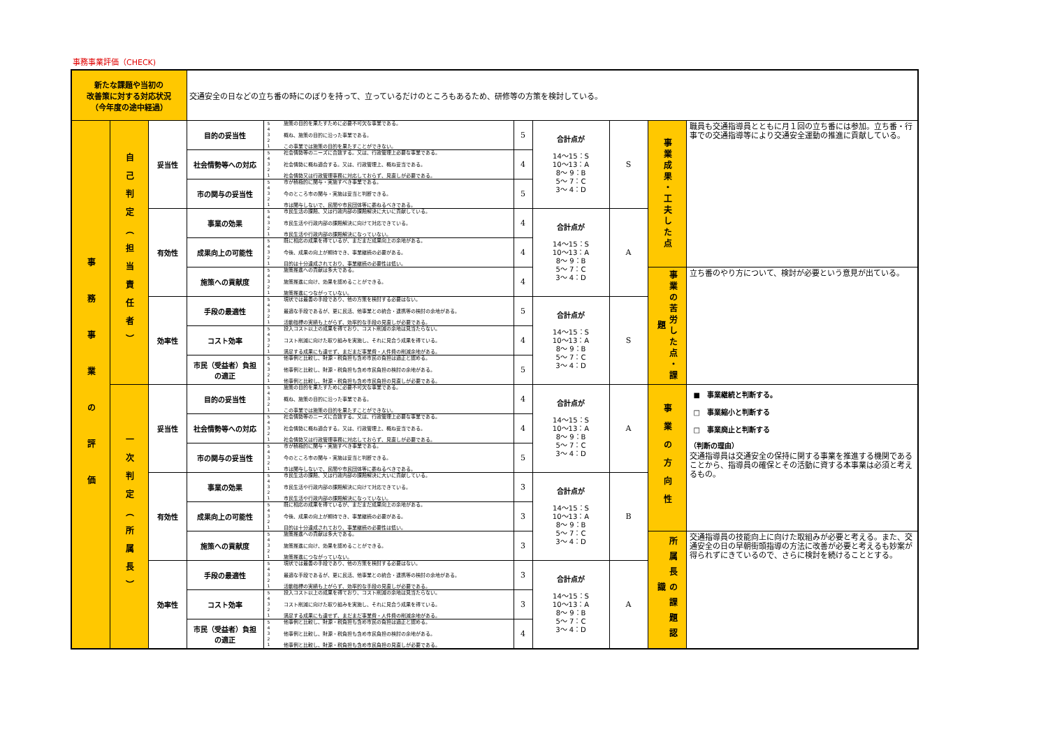事務事業評価（CHECK)
| 新たな課題や当初の 改善策に対する対応状況 （今年度の途中経過） | | | 交通安全の日などの立ち番の時にのぼりを持って、立っているだけのところもあるため、研修等の方策を検討している。 | | | | | | |
| 事務事業の評価 | 自己判定（担当責任者） | 妥当性 | 目的の妥当性 | 5 4 3 2 1 施策の目的を果たすために必要不可欠な事業である。 概ね、施策の目的に沿った事業である。 この事業では施策の目的を果たすことができない。 | 5 | 合計点が 14～15：S 10～13：A 8～ 9：B 5～ 7：C 3～ 4：D | S | 事業成果・工夫した点 | 職員も交通指導員とともに月１回の立ち番には参加。立ち番・行事での交通指導等により交通安全運動の推進に貢献している。 |
| | | | 社会情勢等への対応 | 5 4 3 2 1 社会情勢等のニーズに合致する。又は、行政管理上必要な事業である。 社会情勢に概ね適合する。又は、行政管理上、概ね妥当である。 社会情勢又は行政管理事務に対応しておらず、見直しが必要である。 | 4 | | | | |
| | | | 市の関与の妥当性 | 5 4 3 2 1 市が積極的に関与・実施すべき事業である。 今のところ市の関与・実施は妥当と判断できる。 市は関与しないで、民間や市民団体等に委ねるべきである。 | 5 | | | | |
| | | 有効性 | 事業の効果 | 5 4 3 2 1 市民生活の課題、又は行政内部の課題解決に大いに貢献している。 市民生活や行政内部の課題解決に向けて対応できている。 市民生活や行政内部の課題解決になっていない。 | 4 | 合計点が 14～15：S 10～13：A 8～ 9：B 5～ 7：C 3～ 4：D | A | | |
| | | | 成果向上の可能性 | 5 4 3 2 1 既に相応の成果を得ているが、まだまだ成果向上の余地がある。 今後、成果の向上が期待でき、事業継続の必要がある。 目的は十分達成されており、事業継続の必要性は低い。 | 4 | | | | |
| | | | 施策への貢献度 | 5 4 3 2 1 施策推進への貢献は多大である。 施策推進に向け、効果を認めることができる。 施策推進につながっていない。 | 4 | | | 事業の苦労した点・課題 | 立ち番のやり方について、検討が必要という意見が出ている。 |
| | | 効率性 | 手段の最適性 | 5 4 3 2 1 現状では最善の手段であり、他の方策を検討する必要はない。 最適な手段であるが、更に民活、他事業との統合・連携等の検討の余地がある。 活動指標の実績も上がらず、効率的な手段の見直しが必要である。 | 5 | 合計点が 14～15：S 10～13：A 8～ 9：B 5～ 7：C 3～ 4：D | S | | |
| | | | コスト効率 | 5 4 3 2 1 投入コスト以上の成果を得ており、コスト削減の余地は見当たらない。 コスト削減に向けた取り組みを実施し、それに見合う成果を得ている。 満足する成果にも達せず、まだまだ事業費・人件費の削減余地がある。 | 4 | | | | |
| | | | 市民（受益者）負担 の適正 | 5 4 3 2 1 他事例と比較し、財源・税負担も含め市民の負担は適正と認める。 他事例と比較し、財源・税負担も含め市民負担の検討の余地がある。 他事例と比較し、財源・税負担も含め市民負担の見直しが必要である。 | 5 | | | | |
| | 一次判定（所属長） | 妥当性 | 目的の妥当性 | 5 4 3 2 1 施策の目的を果たすために必要不可欠な事業である。 概ね、施策の目的に沿った事業である。 この事業では施策の目的を果たすことができない。 | 4 | 合計点が 14～15：S 10～13：A 8～ 9：B 5～ 7：C 3～ 4：D | A | 事業の方向性 | ■ 事業継続と判断する。 □ 事業縮小と判断する □ 事業廃止と判断する （判断の理由） 交通指導員は交通安全の保持に関する事業を推進する機関であることから、指導員の確保とその活動に資する本事業は必須と考えるもの。 |
| | | | 社会情勢等への対応 | 5 4 3 2 1 社会情勢等のニーズに合致する。又は、行政管理上必要な事業である。 社会情勢に概ね適合する。又は、行政管理上、概ね妥当である。 社会情勢又は行政管理事務に対応しておらず、見直しが必要である。 | 4 | | | | |
| | | | 市の関与の妥当性 | 5 4 3 2 1 市が積極的に関与・実施すべき事業である。 今のところ市の関与・実施は妥当と判断できる。 市は関与しないで、民間や市民団体等に委ねるべきである。 | 5 | | | | |
| | | 有効性 | 事業の効果 | 5 4 3 2 1 市民生活の課題、又は行政内部の課題解決に大いに貢献している。 市民生活や行政内部の課題解決に向けて対応できている。 市民生活や行政内部の課題解決になっていない。 | 3 | 合計点が 14～15：S 10～13：A 8～ 9：B 5～ 7：C 3～ 4：D | B | | |
| | | | 成果向上の可能性 | 5 4 3 2 1 既に相応の成果を得ているが、まだまだ成果向上の余地がある。 今後、成果の向上が期待でき、事業継続の必要がある。 目的は十分達成されており、事業継続の必要性は低い。 | 3 | | | | |
| | | | 施策への貢献度 | 5 4 3 2 1 施策推進への貢献は多大である。 施策推進に向け、効果を認めることができる。 施策推進につながっていない。 | 3 | | | 所属長の課題認識 | 交通指導員の技能向上に向けた取組みが必要と考える。また、交通安全の日の早朝街頭指導の方法に改善が必要と考えるも妙案が得られずにきているので、さらに検討を続けることとする。 |
| | | 効率性 | 手段の最適性 | 5 4 3 2 1 現状では最善の手段であり、他の方策を検討する必要はない。 最適な手段であるが、更に民活、他事業との統合・連携等の検討の余地がある。 活動指標の実績も上がらず、効率的な手段の見直しが必要である。 | 3 | 合計点が 14～15：S 10～13：A 8～ 9：B 5～ 7：C 3～ 4：D | A | | |
| | | | コスト効率 | 5 4 3 2 1 投入コスト以上の成果を得ており、コスト削減の余地は見当たらない。 コスト削減に向けた取り組みを実施し、それに見合う成果を得ている。 満足する成果にも達せず、まだまだ事業費・人件費の削減余地がある。 | 3 | | | | |
| | | | 市民（受益者）負担 の適正 | 5 4 3 2 1 他事例と比較し、財源・税負担も含め市民の負担は適正と認める。 他事例と比較し、財源・税負担も含め市民負担の検討の余地がある。 他事例と比較し、財源・税負担も含め市民負担の見直しが必要である。 | 4 | | | | |